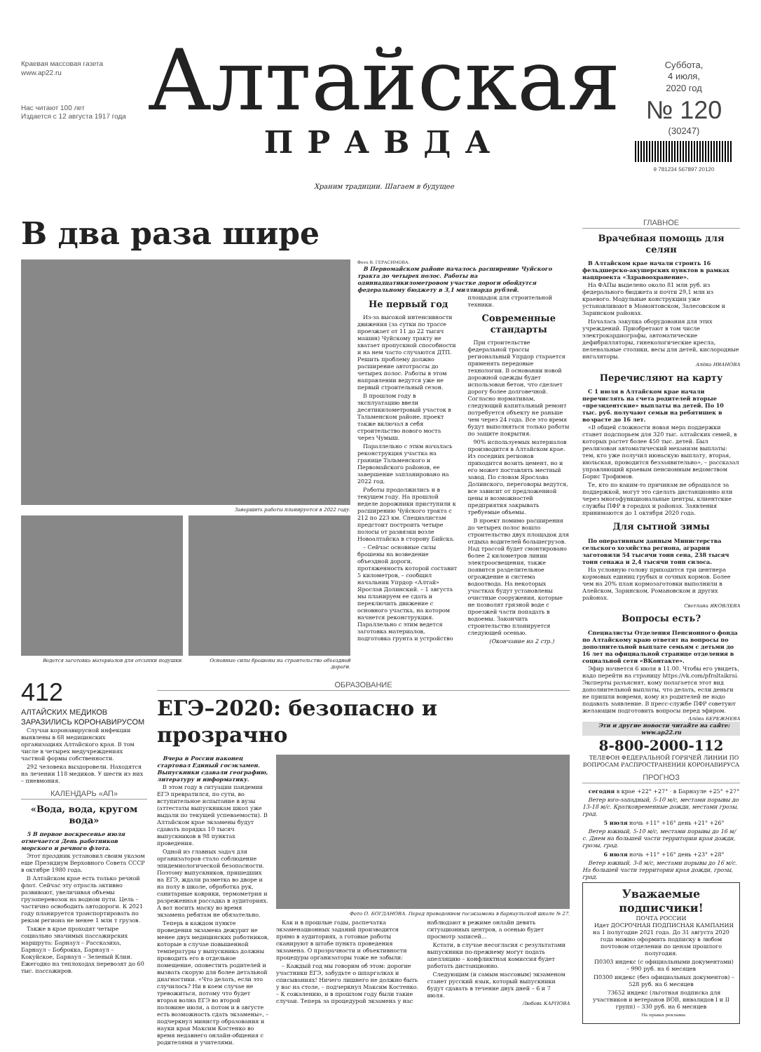Краевая массовая газета
www.ap22.ru
Нас читают 100 лет
Издается с 12 августа 1917 года
Алтайская
ПРАВДА
Храним традиции. Шагаем в будущее
Суббота,
4 июля,
2020 год
№ 120
(30247)
9 781234 567897 20120
В два раза шире
Завершить работы планируется в 2022 году.
Ведется заготовка материалов для отсыпки подушки.
Основные силы брошены на строительство объездной дороги.
Фото В. ГЕРАСИМОВА.
В Первомайском районе началось расширение Чуйского тракта до четырех полос. Работы на одиннадцатикилометровом участке дороги обойдутся федеральному бюджету в 3,1 миллиарда рублей.
Не первый год
Из-за высокой интенсивности движения (за сутки по трассе проезжает от 11 до 22 тысяч машин) Чуйскому тракту не хватает пропускной способности и на нем часто случаются ДТП. Решить проблему должно расширение автотрассы до четырех полос. Работы в этом направлении ведутся уже не первый строительный сезон.
В прошлом году в эксплуатацию ввели десятикилометровый участок в Тальменском районе, проект также включал в себя строительство нового моста через Чумыш.
Параллельно с этим началась реконструкция участка на границе Тальменского и Первомайского районов, ее завершение запланировано на 2022 год.
Работы продолжились и в текущем году. На прошлой неделе дорожники приступили к расширению Чуйского тракта с 212 по 223 км. Специалистам предстоит построить четыре полосы от развязки возле Новоалтайска в сторону Бийска.
– Сейчас основные силы брошены на возведение объездной дороги, протяженность которой составит 5 километров, – сообщил начальник Упрдор «Алтай» Ярослав Долинский. – 1 августа мы планируем ее сдать и переключить движение с основного участка, на котором начнется реконструкция. Параллельно с этим ведется заготовка материалов, подготовка грунта и устройство площадок для строительной техники.
Современные стандарты
При строительстве федеральной трассы региональный Упрдор старается применять передовые технологии. В основании новой дорожной одежды будет использован бетон, что сделает дорогу более долговечной. Согласно нормативам, следующий капитальный ремонт потребуется объекту не раньше чем через 24 года. Все это время будут выполняться только работы по защите покрытия.
90% используемых материалов производится в Алтайском крае. Из соседних регионов приходится возить цемент, но и его может поставлять местный завод. По словам Ярослава Долинского, переговоры ведутся, все зависит от предложенной цены и возможностей предприятия закрывать требуемые объемы.
В проект помимо расширения до четырех полос вошло строительство двух площадок для отдыха водителей большегрузов. Над трассой будет смонтировано более 2 километров линии электроосвещения, также появится разделительное ограждение и система водоотвода. На некоторых участках будут установлены очистные сооружения, которые не позволят грязной воде с проезжей части попадать в водоемы. Закончить строительство планируется следующей осенью.
(Окончание на 2 стр.)
412
АЛТАЙСКИХ МЕДИКОВ ЗАРАЗИЛИСЬ КОРОНАВИРУСОМ
Случаи коронавирусной инфекции выявлены в 68 медицинских организациях Алтайского края. В том числе в четырех медучреждениях частной формы собственности.
292 человека выздоровели. Находятся на лечении 118 медиков. У шести из них – пневмония.
КАЛЕНДАРЬ «АП»
«Вода, вода, кругом вода»
5 В первое воскресенье июля отмечается День работников морского и речного флота.
Этот праздник установил своим указом еще Президиум Верховного Совета СССР в октябре 1980 года.
В Алтайском крае есть только речной флот. Сейчас эту отрасль активно развивают, увеличивая объемы грузоперевозок на водном пути. Цель – частично освободить автодороги. К 2021 году планируется транспортировать по рекам региона не менее 1 млн т грузов.
Также в крае проходят четыре социально значимых пассажирских маршрута: Барнаул – Рассказиха, Барнаул – Боброкка, Барнаул – Кокуйское, Барнаул – Зеленый Клин. Ежегодно на теплоходах перевозят до 60 тыс. пассажиров.
ОБРАЗОВАНИЕ
ЕГЭ–2020: безопасно и прозрачно
Вчера в России наконец стартовал Единый госэкзамен. Выпускники сдавали географию, литературу и информатику.
В этом году в ситуации пандемии ЕГЭ превратился, по сути, во вступительное испытание в вузы (аттестаты выпускникам школ уже выдали по текущей успеваемости). В Алтайском крае экзамены будут сдавать порядка 10 тысяч выпускников в 98 пунктах проведения.
Одной из главных задач для организаторов стало соблюдение эпидемиологической безопасности. Поэтому выпускников, пришедших на ЕГЭ, ждали разметка во дворе и на полу в школе, обработка рук, санитарные коврики, термометрия и разреженная рассадка в аудиториях. А вот носить маску во время экзамена ребятам не обязательно.
Теперь в каждом пункте проведения экзамена дежурит не менее двух медицинских работников, которые в случае повышенной температуры у выпускника должны проводить его в отдельное помещение, оповестить родителей и вызвать скорую для более детальной диагностики. «Что делать, если это случилось? Ни в коем случае не тревожиться, потому что будет вторая волна ЕГЭ во второй половине июля, а потом и в августе есть возможность сдать экзамены», – подчеркнул министр образования и науки края Максим Костенко во время недавнего онлайн-общения с родителями и учителями.
Фото О. БОГДАНОВА. Перед проведением госэкзамена в барнаульской школе № 27.
Как и в прошлые годы, распечатка экзаменационных заданий производится прямо в аудиториях, а готовые работы сканируют в штабе пункта проведения экзамена. О прозрачности и объективности процедуры организаторы тоже не забыли:
– Каждый год мы говорим об этом: дорогие участники ЕГЭ, забудьте о шпаргалках и списываниях! Ничего лишнего не должно быть у вас на столе, – подчеркнул Максим Костенко. – К сожалению, и в прошлом году были такие случаи. Теперь за процедурой экзамена у нас наблюдают в режиме онлайн девять ситуационных центров, а осенью будет просмотр записей…
Кстати, в случае несогласия с результатами выпускники по-прежнему могут подать апелляцию – конфликтная комиссия будет работать дистанционно.
Следующим (и самым массовым) экзаменом станет русский язык, который выпускники будут сдавать в течение двух дней – 6 и 7 июля.
Любовь КАРПОВА
ГЛАВНОЕ
Врачебная помощь для селян
В Алтайском крае начали строить 16 фельдшерско-акушерских пунктов в рамках нацпроекта «Здравоохранение».
На ФАПы выделено около 81 млн руб. из федерального бюджета и почти 29,1 млн из краевого. Модульные конструкции уже устанавливают в Мамонтовском, Залесовском и Заринском районах.
Началась закупка оборудования для этих учреждений. Приобретают в том числе электрокардиографы, автоматические дефибрилляторы, гинекологические кресла, пеленальные столики, весы для детей, кислородные ингаляторы.
Алёна ИВАНОВА
Перечисляют на карту
С 1 июля в Алтайском крае начали перечислять на счета родителей вторые «президентские» выплаты на детей. По 10 тыс. руб. получают семьи на ребятишек в возрасте до 16 лет.
«В общей сложности новая мера поддержки станет подспорьем для 320 тыс. алтайских семей, в которых растет более 450 тыс. детей. Был реализован автоматический механизм выплаты: тем, кто уже получил июньскую выплату, вторая, июльская, проводится беззаявительно», – рассказал управляющий краевым пенсионным ведомством Борис Трофимов.
Те, кто по каким-то причинам не обращался за поддержкой, могут это сделать дистанционно или через многофункциональные центры, клиентские службы ПФР в городах и районах. Заявления принимаются до 1 октября 2020 года.
Для сытной зимы
По оперативным данным Министерства сельского хозяйства региона, аграрии заготовили 54 тысячи тонн сена, 238 тысяч тонн сенажа и 2,4 тысячи тонн силоса.
На условную голову приходится три центнера кормовых единиц грубых и сочных кормов. Более чем на 20% план кормозаготовки выполнили в Алейском, Заринском, Романовском и других районах.
Светлана ЯКОВЛЕВА
Вопросы есть?
Специалисты Отделения Пенсионного фонда по Алтайскому краю ответят на вопросы по дополнительной выплате семьям с детьми до 16 лет на официальной странице отделения в социальной сети «ВКонтакте».
Эфир начнется 6 июля в 11.00. Чтобы его увидеть, надо перейти на страницу https://vk.com/pfraltaikrai. Эксперты разъяснят, кому полагается этот вид дополнительной выплаты, что делать, если деньги не пришли вовремя, кому из родителей не надо подавать заявление. В пресс-службе ПФР советуют желающим подготовить вопросы перед эфиром.
Алёна БЕРЕЖНЕВА
Эти и другие новости читайте на сайте: www.ap22.ru
8-800-2000-112
ТЕЛЕФОН ФЕДЕРАЛЬНОЙ ГОРЯЧЕЙ ЛИНИИ ПО ВОПРОСАМ РАСПРОСТРАНЕНИЯ КОРОНАВИРУСА
ПРОГНОЗ
сегодня в крае +22° +27° · в Барнауле +25° +27°
Ветер юго-западный, 5-10 м/с, местами порывы до 13-18 м/с. Кратковременные дожди, местами грозы, град.
5 июля ночь +11° +16° день +21° +26°
Ветер южный, 5-10 м/с, местами порывы до 16 м/с. Днем на большей части территории края дожди, грозы, град.
6 июля ночь +11° +16° день +23° +28°
Ветер южный, 3-8 м/с, местами порывы до 16 м/с. На большей части территории края дожди, грозы, град.
Уважаемые подписчики!
ПОЧТА РОССИИ
Идет ДОСРОЧНАЯ ПОДПИСНАЯ КАМПАНИЯ на 1 полугодие 2021 года. До 31 августа 2020 года можно оформить подписку в любом почтовом отделении по ценам прошлого полугодия.
П0303 индекс (с официальными документами) – 990 руб. на 6 месяцев
П0300 индекс (без официальных документов) – 528 руб. на 6 месяцев
73652 индекс (льготная подписка для участников и ветеранов ВОВ, инвалидов I и II групп) – 330 руб. на 6 месяцев
На правах рекламы.